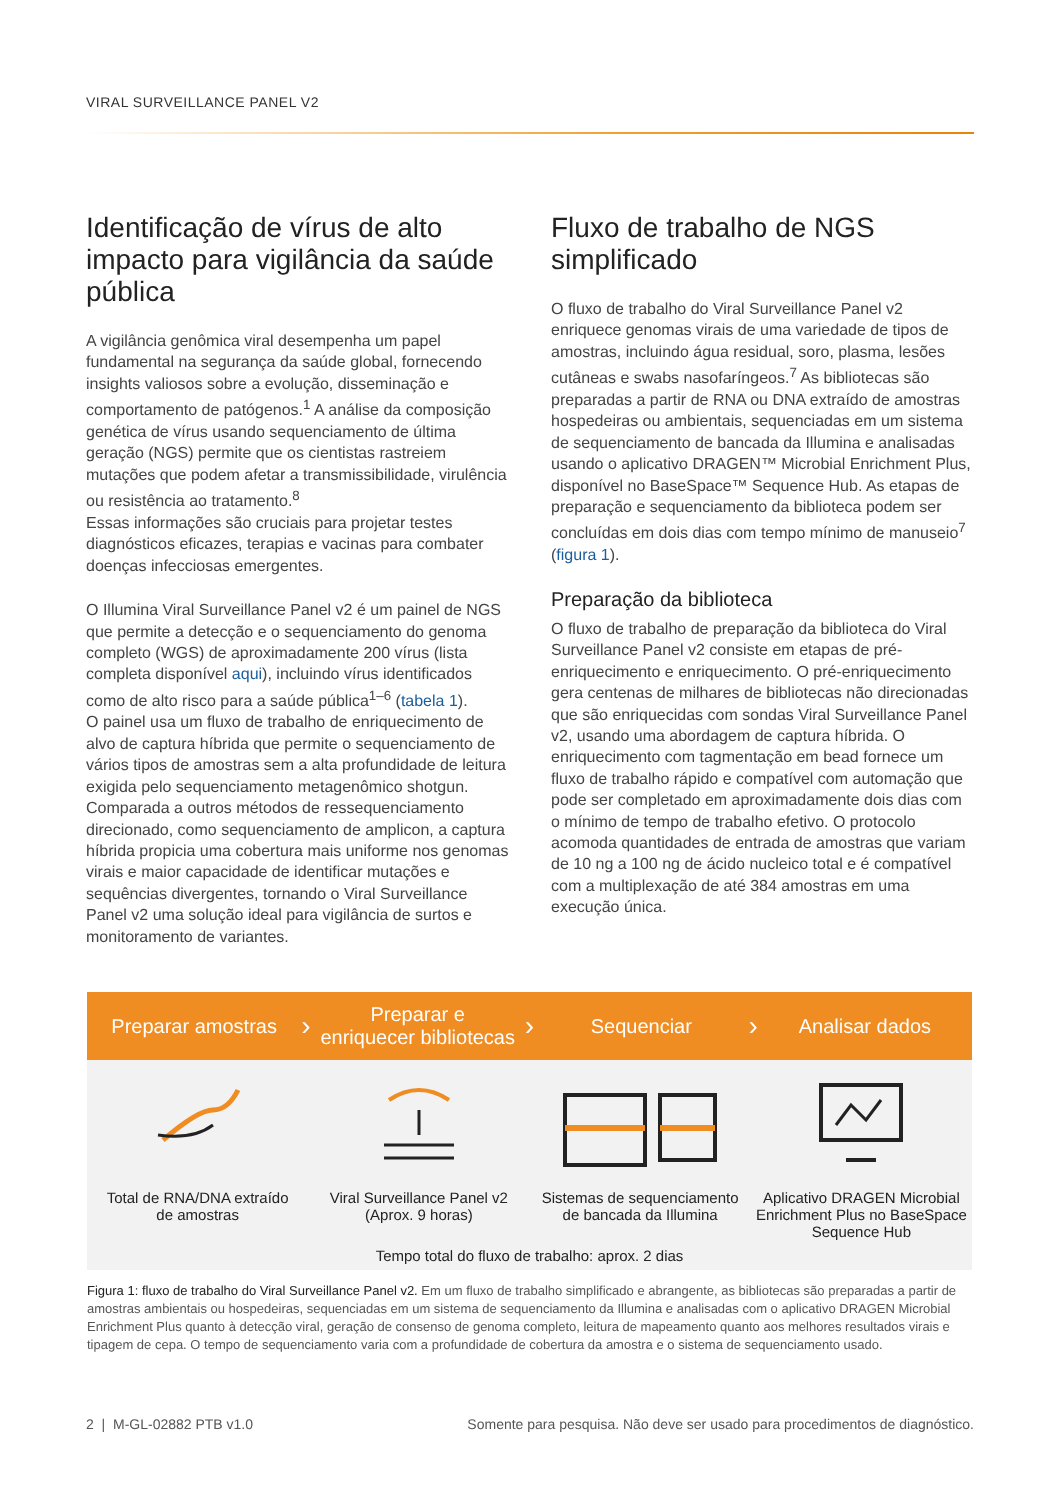VIRAL SURVEILLANCE PANEL V2
Identificação de vírus de alto impacto para vigilância da saúde pública
A vigilância genômica viral desempenha um papel fundamental na segurança da saúde global, fornecendo insights valiosos sobre a evolução, disseminação e comportamento de patógenos.<sup>1</sup> A análise da composição genética de vírus usando sequenciamento de última geração (NGS) permite que os cientistas rastreiem mutações que podem afetar a transmissibilidade, virulência ou resistência ao tratamento.<sup>8</sup>
Essas informações são cruciais para projetar testes diagnósticos eficazes, terapias e vacinas para combater doenças infecciosas emergentes.
O Illumina Viral Surveillance Panel v2 é um painel de NGS que permite a detecção e o sequenciamento do genoma completo (WGS) de aproximadamente 200 vírus (lista completa disponível aqui), incluindo vírus identificados como de alto risco para a saúde pública<sup>1–6</sup> (tabela 1).
O painel usa um fluxo de trabalho de enriquecimento de alvo de captura híbrida que permite o sequenciamento de vários tipos de amostras sem a alta profundidade de leitura exigida pelo sequenciamento metagenômico shotgun. Comparada a outros métodos de ressequenciamento direcionado, como sequenciamento de amplicon, a captura híbrida propicia uma cobertura mais uniforme nos genomas virais e maior capacidade de identificar mutações e sequências divergentes, tornando o Viral Surveillance Panel v2 uma solução ideal para vigilância de surtos e monitoramento de variantes.
Fluxo de trabalho de NGS simplificado
O fluxo de trabalho do Viral Surveillance Panel v2 enriquece genomas virais de uma variedade de tipos de amostras, incluindo água residual, soro, plasma, lesões cutâneas e swabs nasofaríngeos.<sup>7</sup> As bibliotecas são preparadas a partir de RNA ou DNA extraído de amostras hospedeiras ou ambientais, sequenciadas em um sistema de sequenciamento de bancada da Illumina e analisadas usando o aplicativo DRAGEN™ Microbial Enrichment Plus, disponível no BaseSpace™ Sequence Hub. As etapas de preparação e sequenciamento da biblioteca podem ser concluídas em dois dias com tempo mínimo de manuseio<sup>7</sup> (figura 1).
Preparação da biblioteca
O fluxo de trabalho de preparação da biblioteca do Viral Surveillance Panel v2 consiste em etapas de pré-enriquecimento e enriquecimento. O pré-enriquecimento gera centenas de milhares de bibliotecas não direcionadas que são enriquecidas com sondas Viral Surveillance Panel v2, usando uma abordagem de captura híbrida. O enriquecimento com tagmentação em bead fornece um fluxo de trabalho rápido e compatível com automação que pode ser completado em aproximadamente dois dias com o mínimo de tempo de trabalho efetivo. O protocolo acomoda quantidades de entrada de amostras que variam de 10 ng a 100 ng de ácido nucleico total e é compatível com a multiplexação de até 384 amostras em uma execução única.
Preparar amostras
›
Preparar e
enriquecer bibliotecas
›
Sequenciar
›
Analisar dados
Total de RNA/DNA extraído
de amostras
Viral Surveillance Panel v2
(Aprox. 9 horas)
Sistemas de sequenciamento
de bancada da Illumina
Aplicativo DRAGEN Microbial Enrichment Plus no BaseSpace Sequence Hub
Tempo total do fluxo de trabalho: aprox. 2 dias
Figura 1: fluxo de trabalho do Viral Surveillance Panel v2. Em um fluxo de trabalho simplificado e abrangente, as bibliotecas são preparadas a partir de amostras ambientais ou hospedeiras, sequenciadas em um sistema de sequenciamento da Illumina e analisadas com o aplicativo DRAGEN Microbial Enrichment Plus quanto à detecção viral, geração de consenso de genoma completo, leitura de mapeamento quanto aos melhores resultados virais e tipagem de cepa. O tempo de sequenciamento varia com a profundidade de cobertura da amostra e o sistema de sequenciamento usado.
2 | M-GL-02882 PTB v1.0 Somente para pesquisa. Não deve ser usado para procedimentos de diagnóstico.